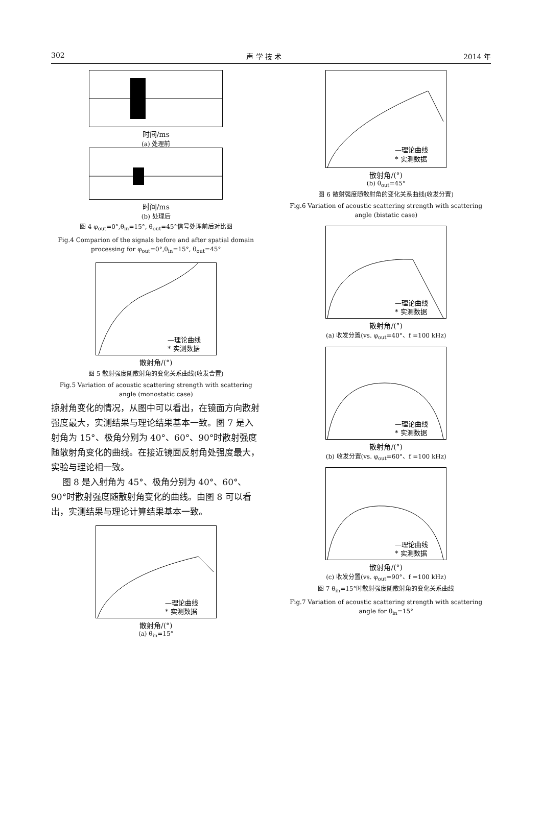302 声 学 技 术 2014 年
时间/ms
(a) 处理前
时间/ms
(b) 处理后
图 4 φ<sub>out</sub>=0°,θ<sub>in</sub>=15°, θ<sub>out</sub>=45°信号处理前后对比图
Fig.4 Comparion of the signals before and after spatial domain processing for φ<sub>out</sub>=0°,θ<sub>in</sub>=15°, θ<sub>out</sub>=45°
—理论曲线
* 实测数据
散射角/(°)
图 5 散射强度随散射角的变化关系曲线(收发合置)
Fig.5 Variation of acoustic scattering strength with scattering angle (monostatic case)
掠射角变化的情况，从图中可以看出，在镜面方向散射强度最大，实测结果与理论结果基本一致。图 7 是入射角为 15°、极角分别为 40°、60°、90°时散射强度随散射角变化的曲线。在接近镜面反射角处强度最大，实验与理论相一致。
图 8 是入射角为 45°、极角分别为 40°、60°、90°时散射强度随散射角变化的曲线。由图 8 可以看出，实测结果与理论计算结果基本一致。
—理论曲线
* 实测数据
散射角/(°)
(a) θ<sub>in</sub>=15°
—理论曲线
* 实测数据
散射角/(°)
(b) θ<sub>out</sub>=45°
图 6 散射强度随散射角的变化关系曲线(收发分置)
Fig.6 Variation of acoustic scattering strength with scattering angle (bistatic case)
—理论曲线
* 实测数据
散射角/(°)
(a) 收发分置(vs. φ<sub>out</sub>=40°、f =100 kHz)
—理论曲线
* 实测数据
散射角/(°)
(b) 收发分置(vs. φ<sub>out</sub>=60°、f =100 kHz)
—理论曲线
* 实测数据
散射角/(°)
(c) 收发分置(vs. φ<sub>out</sub>=90°、f =100 kHz)
图 7 θ<sub>in</sub>=15°时散射强度随散射角的变化关系曲线
Fig.7 Variation of acoustic scattering strength with scattering angle for θ<sub>in</sub>=15°